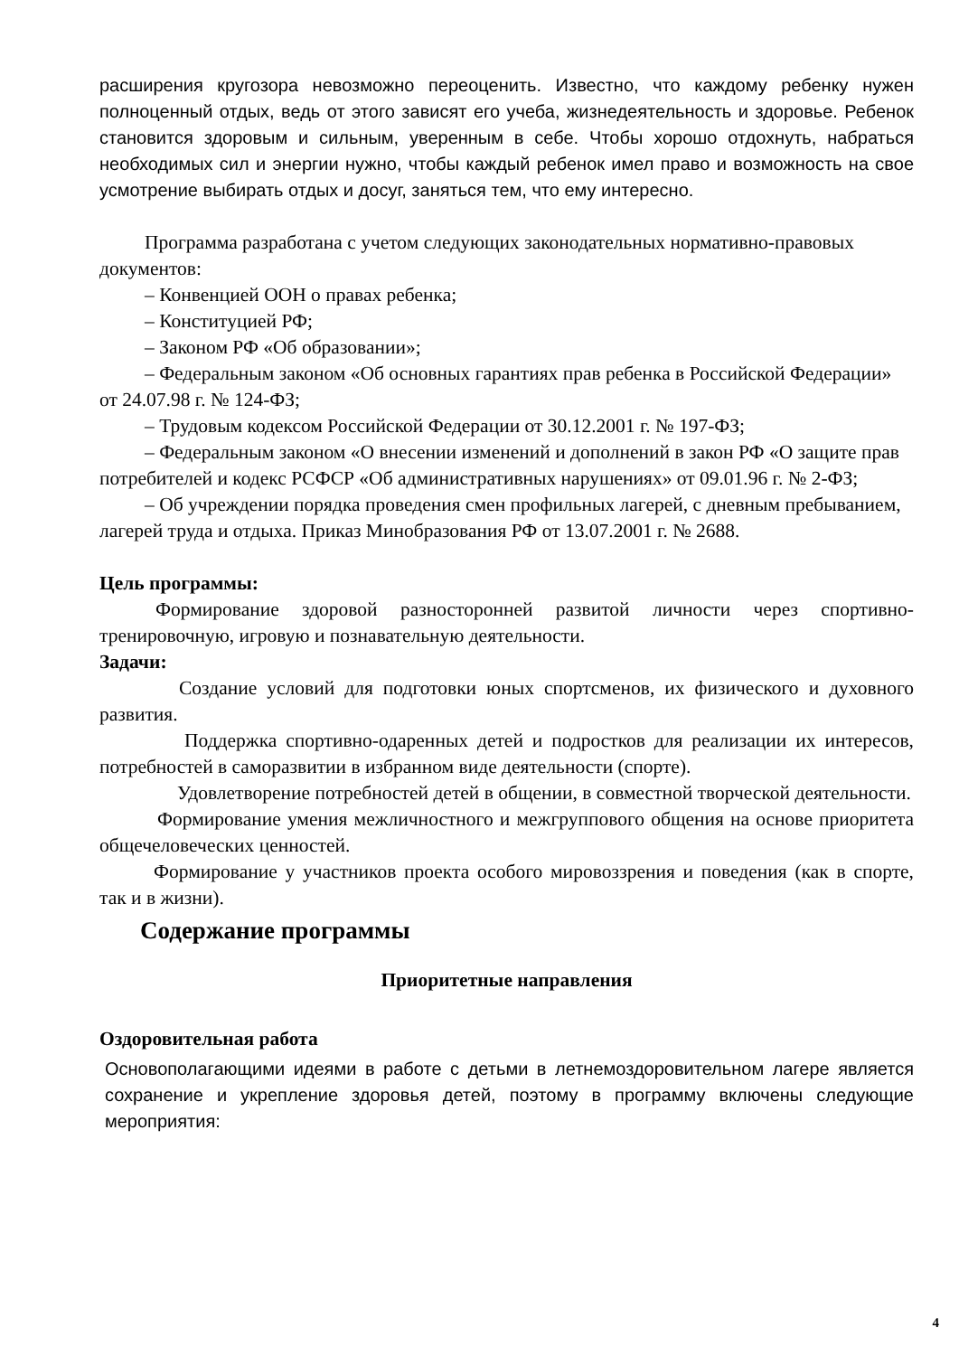расширения кругозора невозможно переоценить. Известно, что каждому ребенку нужен полноценный отдых, ведь от этого зависят его учеба, жизнедеятельность и здоровье. Ребенок становится здоровым и сильным, уверенным в себе. Чтобы хорошо отдохнуть, набраться необходимых сил и энергии нужно, чтобы каждый ребенок имел право и возможность на свое усмотрение выбирать отдых и досуг, заняться тем, что ему интересно.
Программа разработана с учетом следующих законодательных нормативно-правовых документов:
– Конвенцией ООН о правах ребенка;
– Конституцией РФ;
– Законом РФ «Об образовании»;
– Федеральным законом «Об основных гарантиях прав ребенка в Российской Федерации» от 24.07.98 г. № 124-ФЗ;
– Трудовым кодексом Российской Федерации от 30.12.2001 г. № 197-ФЗ;
– Федеральным законом «О внесении изменений и дополнений в закон РФ «О защите прав потребителей и кодекс РСФСР «Об административных нарушениях» от 09.01.96 г. № 2-ФЗ;
– Об учреждении порядка проведения смен профильных лагерей, с дневным пребыванием, лагерей труда и отдыха. Приказ Минобразования РФ от 13.07.2001 г. № 2688.
Цель программы:
Формирование здоровой разносторонней развитой личности через спортивно-тренировочную, игровую и познавательную деятельности.
Задачи:
Создание условий для подготовки юных спортсменов, их физического и духовного развития.
Поддержка спортивно-одаренных детей и подростков для реализации их интересов, потребностей в саморазвитии в избранном виде деятельности (спорте).
Удовлетворение потребностей детей в общении, в совместной творческой деятельности.
Формирование умения межличностного и межгруппового общения на основе приоритета общечеловеческих ценностей.
Формирование у участников проекта особого мировоззрения и поведения (как в спорте, так и в жизни).
Содержание программы
Приоритетные направления
Оздоровительная работа
Основополагающими идеями в работе с детьми в летнемоздоровительном лагере является сохранение и укрепление здоровья детей, поэтому в программу включены следующие мероприятия:
4